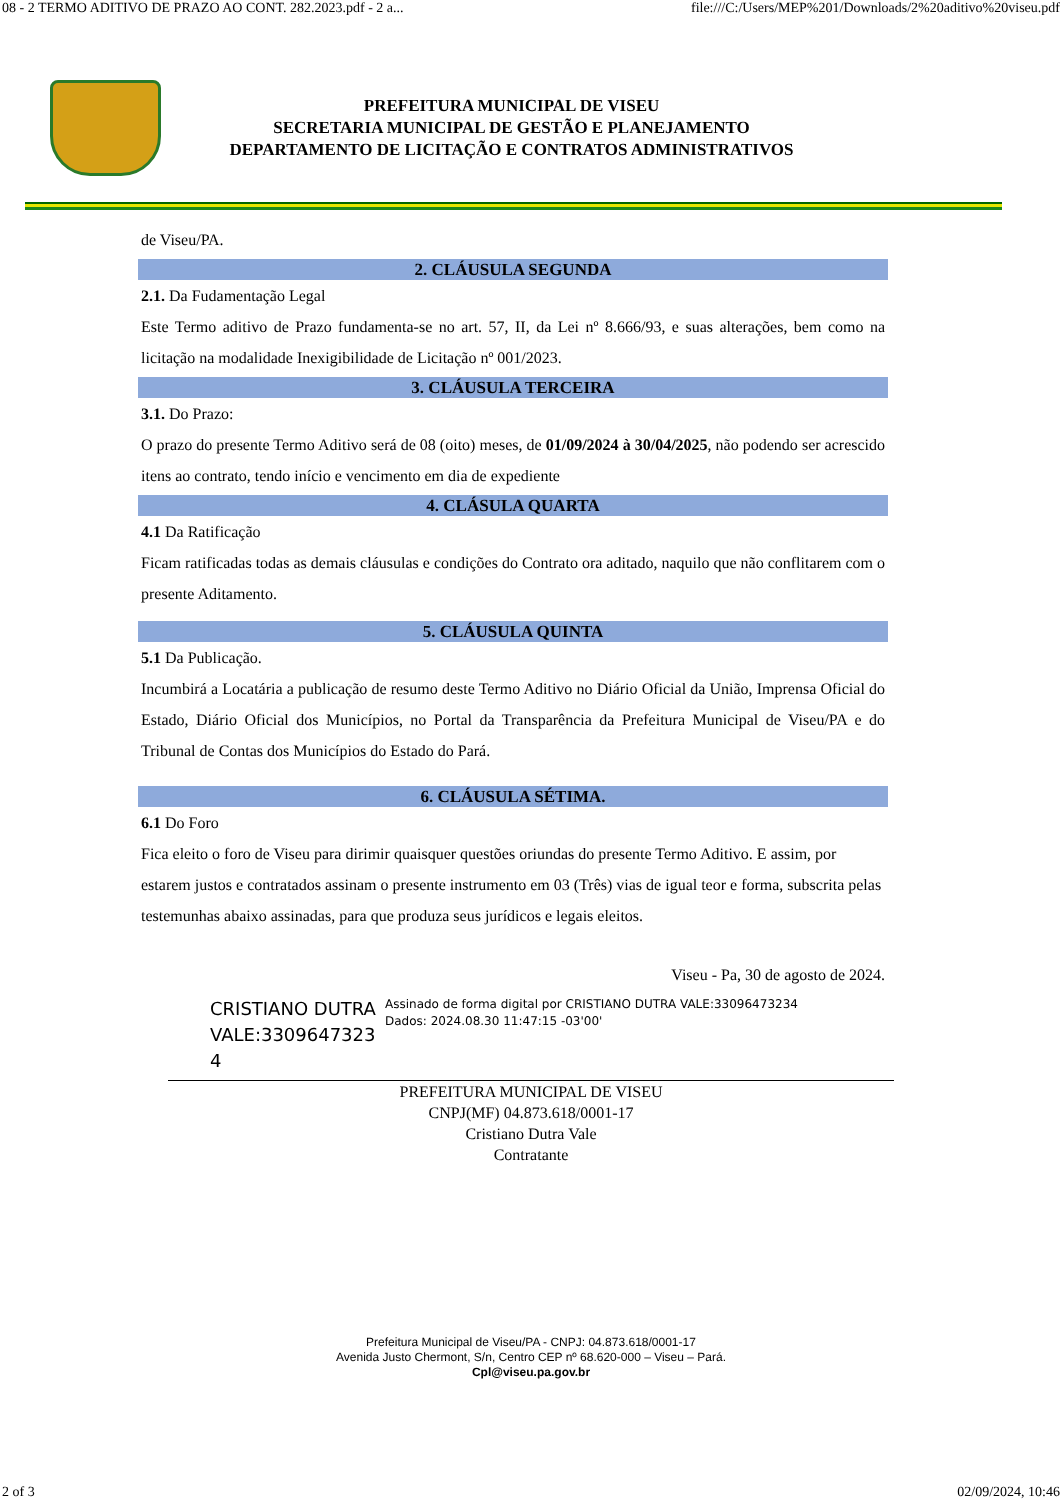08 - 2 TERMO ADITIVO DE PRAZO AO CONT. 282.2023.pdf - 2 a... file:///C:/Users/MEP%201/Downloads/2%20aditivo%20viseu.pdf
PREFEITURA MUNICIPAL DE VISEU
SECRETARIA MUNICIPAL DE GESTÃO E PLANEJAMENTO
DEPARTAMENTO DE LICITAÇÃO E CONTRATOS ADMINISTRATIVOS
de Viseu/PA.
2. CLÁUSULA SEGUNDA
2.1. Da Fudamentação Legal
Este Termo aditivo de Prazo fundamenta-se no art. 57, II, da Lei nº 8.666/93, e suas alterações, bem como na licitação na modalidade Inexigibilidade de Licitação nº 001/2023.
3. CLÁUSULA TERCEIRA
3.1. Do Prazo:
O prazo do presente Termo Aditivo será de 08 (oito) meses, de 01/09/2024 à 30/04/2025, não podendo ser acrescido itens ao contrato, tendo início e vencimento em dia de expediente
4. CLÁSULA QUARTA
4.1 Da Ratificação
Ficam ratificadas todas as demais cláusulas e condições do Contrato ora aditado, naquilo que não conflitarem com o presente Aditamento.
5. CLÁUSULA QUINTA
5.1 Da Publicação.
Incumbirá a Locatária a publicação de resumo deste Termo Aditivo no Diário Oficial da União, Imprensa Oficial do Estado, Diário Oficial dos Municípios, no Portal da Transparência da Prefeitura Municipal de Viseu/PA e do Tribunal de Contas dos Municípios do Estado do Pará.
6. CLÁUSULA SÉTIMA.
6.1 Do Foro
Fica eleito o foro de Viseu para dirimir quaisquer questões oriundas do presente Termo Aditivo. E assim, por estarem justos e contratados assinam o presente instrumento em 03 (Três) vias de igual teor e forma, subscrita pelas testemunhas abaixo assinadas, para que produza seus jurídicos e legais eleitos.
Viseu - Pa, 30 de agosto de 2024.
CRISTIANO DUTRA VALE:3309647323 4
Assinado de forma digital por CRISTIANO DUTRA VALE:33096473234
Dados: 2024.08.30 11:47:15 -03'00'
PREFEITURA MUNICIPAL DE VISEU
CNPJ(MF) 04.873.618/0001-17
Cristiano Dutra Vale
Contratante
Prefeitura Municipal de Viseu/PA - CNPJ: 04.873.618/0001-17
Avenida Justo Chermont, S/n, Centro CEP nº 68.620-000 – Viseu – Pará.
Cpl@viseu.pa.gov.br
2 of 3 02/09/2024, 10:46